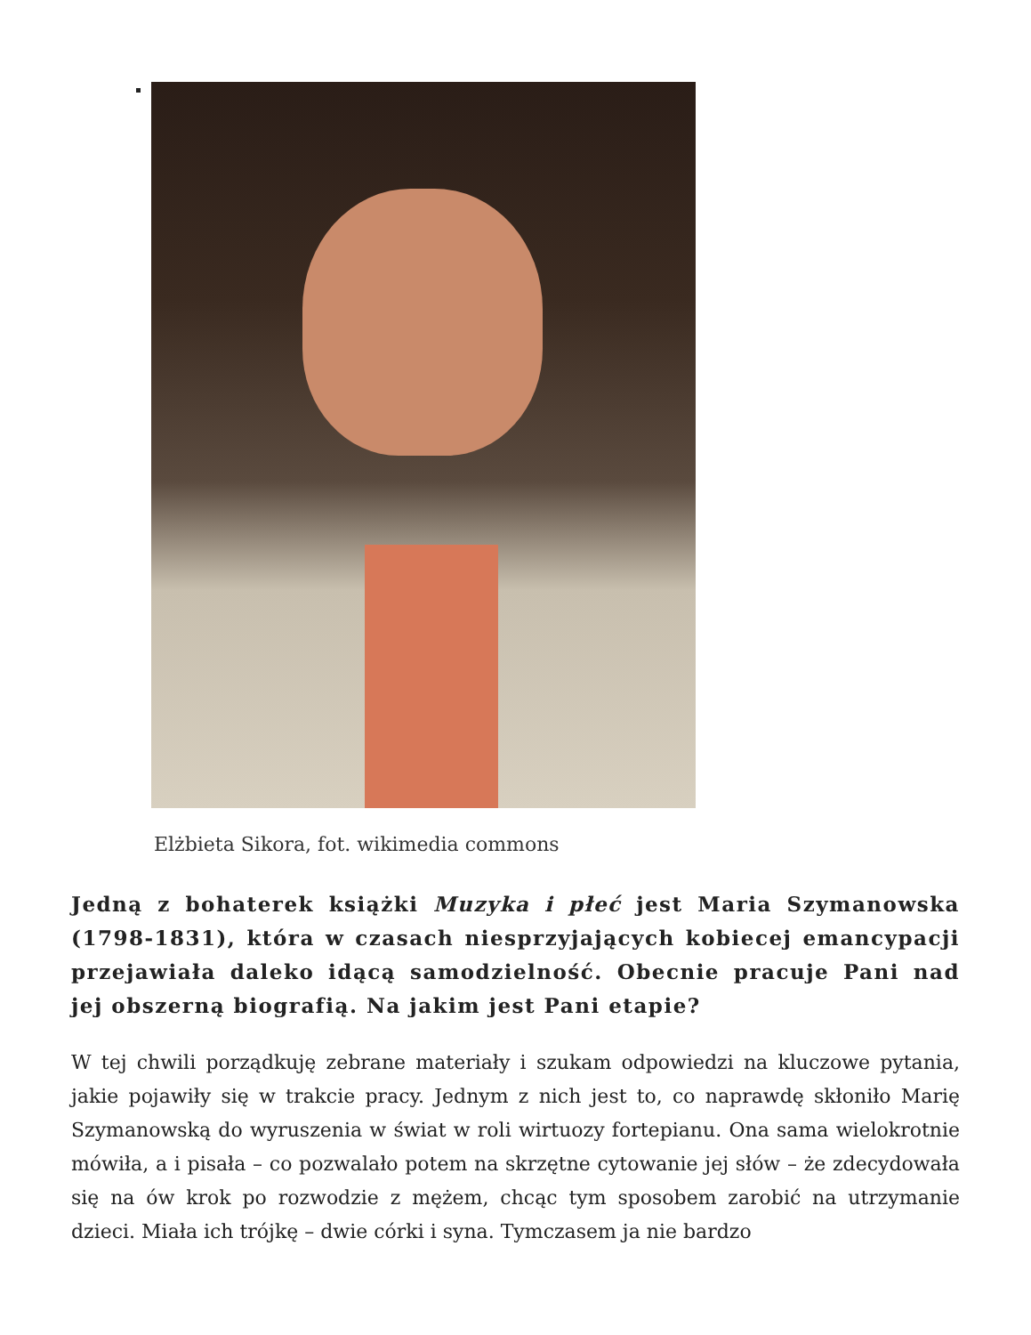Elżbieta Sikora, fot. wikimedia commons
Jedną z bohaterek książki Muzyka i płeć jest Maria Szymanowska (1798-1831), która w czasach niesprzyjających kobiecej emancypacji przejawiała daleko idącą samodzielność. Obecnie pracuje Pani nad jej obszerną biografią. Na jakim jest Pani etapie?
W tej chwili porządkuję zebrane materiały i szukam odpowiedzi na kluczowe pytania, jakie pojawiły się w trakcie pracy. Jednym z nich jest to, co naprawdę skłoniło Marię Szymanowską do wyruszenia w świat w roli wirtuozy fortepianu. Ona sama wielokrotnie mówiła, a i pisała – co pozwalało potem na skrzętne cytowanie jej słów – że zdecydowała się na ów krok po rozwodzie z mężem, chcąc tym sposobem zarobić na utrzymanie dzieci. Miała ich trójkę – dwie córki i syna. Tymczasem ja nie bardzo